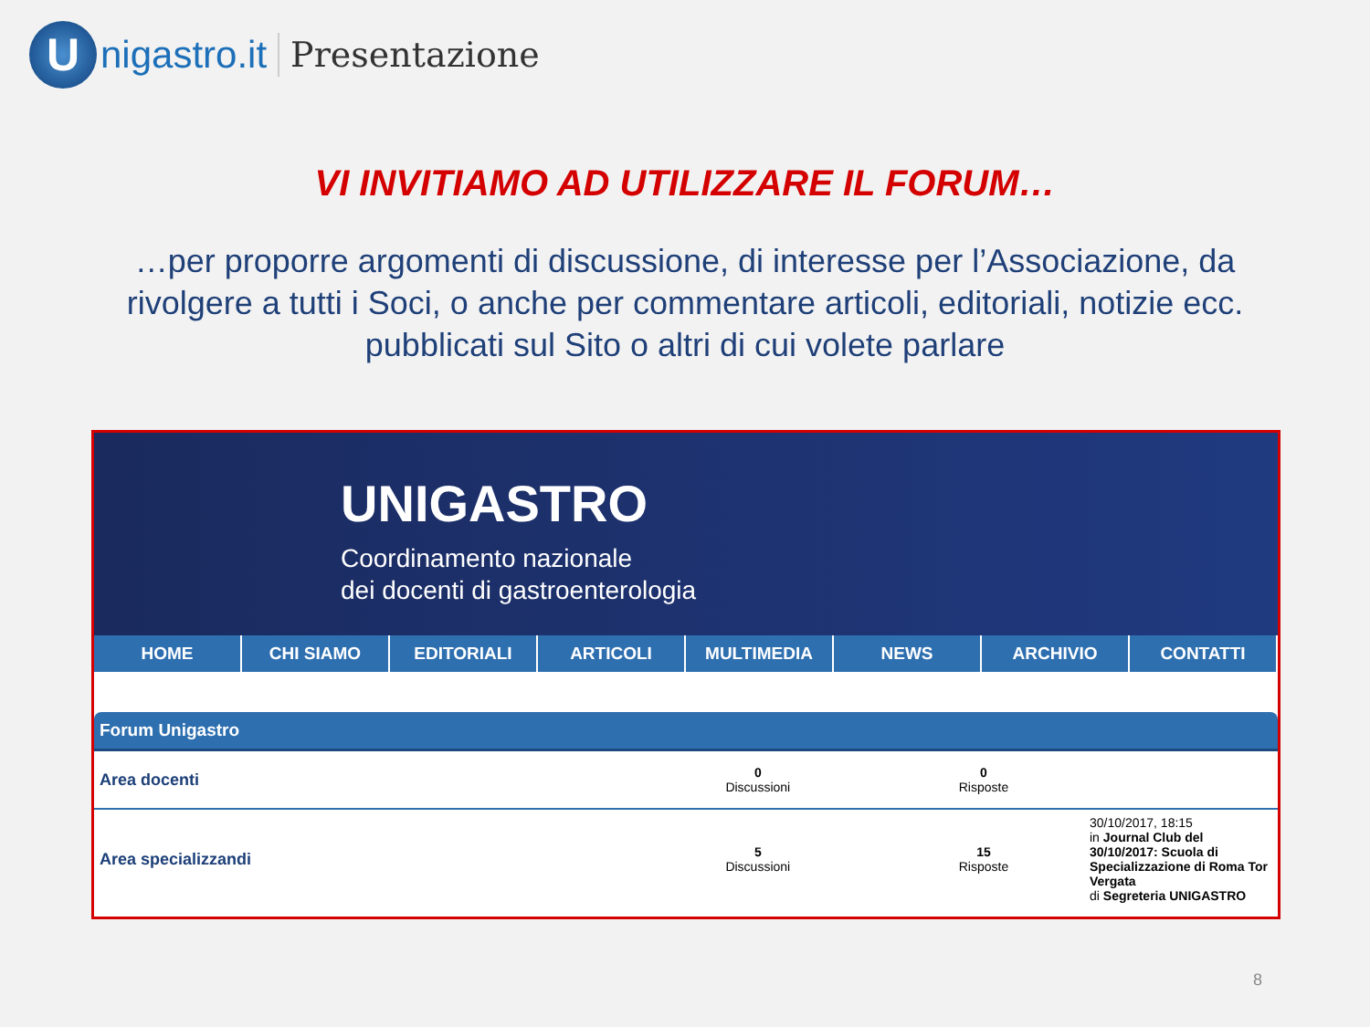U
nigastro.it Presentazione
VI INVITIAMO AD UTILIZZARE IL FORUM…
…per proporre argomenti di discussione, di interesse per l’Associazione, da rivolgere a tutti i Soci, o anche per commentare articoli, editoriali, notizie ecc. pubblicati sul Sito o altri di cui volete parlare
UNIGASTRO
Coordinamento nazionale
dei docenti di gastroenterologia
HOME CHI SIAMO EDITORIALI ARTICOLI MULTIMEDIA NEWS ARCHIVIO CONTATTI
Forum Unigastro
| Area docenti | 0 Discussioni | 0 Risposte | |
| Area specializzandi | 5 Discussioni | 15 Risposte | 30/10/2017, 18:15 in Journal Club del 30/10/2017: Scuola di Specializzazione di Roma Tor Vergata di Segreteria UNIGASTRO |
8